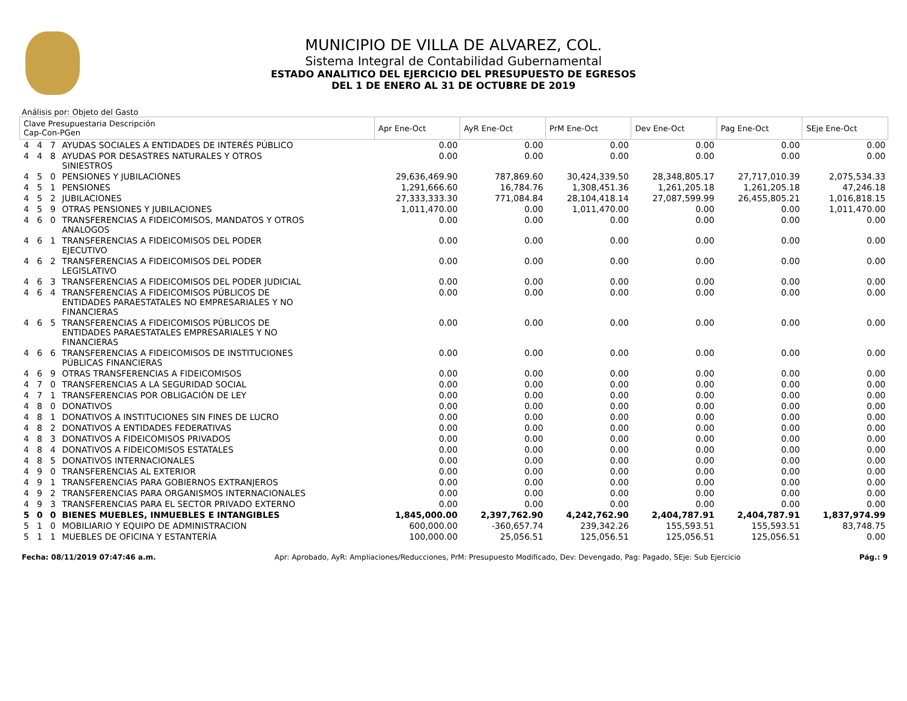MUNICIPIO DE VILLA DE ALVAREZ, COL.
Sistema Integral de Contabilidad Gubernamental
ESTADO ANALITICO DEL EJERCICIO DEL PRESUPUESTO DE EGRESOS
DEL 1 DE ENERO AL 31 DE OCTUBRE DE 2019
Análisis por: Objeto del Gasto
| Clave Presupuestaria Descripción Cap-Con-PGen | | | | Apr Ene-Oct | AyR Ene-Oct | PrM Ene-Oct | Dev Ene-Oct | Pag Ene-Oct | SEje Ene-Oct |
| --- | --- | --- | --- | --- | --- | --- | --- | --- | --- |
| 4 | 4 | 7 | AYUDAS SOCIALES A ENTIDADES DE INTERÉS PÚBLICO | 0.00 | 0.00 | 0.00 | 0.00 | 0.00 | 0.00 |
| 4 | 4 | 8 | AYUDAS POR DESASTRES NATURALES Y OTROS SINIESTROS | 0.00 | 0.00 | 0.00 | 0.00 | 0.00 | 0.00 |
| 4 | 5 | 0 | PENSIONES Y JUBILACIONES | 29,636,469.90 | 787,869.60 | 30,424,339.50 | 28,348,805.17 | 27,717,010.39 | 2,075,534.33 |
| 4 | 5 | 1 | PENSIONES | 1,291,666.60 | 16,784.76 | 1,308,451.36 | 1,261,205.18 | 1,261,205.18 | 47,246.18 |
| 4 | 5 | 2 | JUBILACIONES | 27,333,333.30 | 771,084.84 | 28,104,418.14 | 27,087,599.99 | 26,455,805.21 | 1,016,818.15 |
| 4 | 5 | 9 | OTRAS PENSIONES Y JUBILACIONES | 1,011,470.00 | 0.00 | 1,011,470.00 | 0.00 | 0.00 | 1,011,470.00 |
| 4 | 6 | 0 | TRANSFERENCIAS A FIDEICOMISOS, MANDATOS Y OTROS ANALOGOS | 0.00 | 0.00 | 0.00 | 0.00 | 0.00 | 0.00 |
| 4 | 6 | 1 | TRANSFERENCIAS A FIDEICOMISOS DEL PODER EJECUTIVO | 0.00 | 0.00 | 0.00 | 0.00 | 0.00 | 0.00 |
| 4 | 6 | 2 | TRANSFERENCIAS A FIDEICOMISOS DEL PODER LEGISLATIVO | 0.00 | 0.00 | 0.00 | 0.00 | 0.00 | 0.00 |
| 4 | 6 | 3 | TRANSFERENCIAS A FIDEICOMISOS DEL PODER JUDICIAL | 0.00 | 0.00 | 0.00 | 0.00 | 0.00 | 0.00 |
| 4 | 6 | 4 | TRANSFERENCIAS A FIDEICOMISOS PÚBLICOS DE ENTIDADES PARAESTATALES NO EMPRESARIALES Y NO FINANCIERAS | 0.00 | 0.00 | 0.00 | 0.00 | 0.00 | 0.00 |
| 4 | 6 | 5 | TRANSFERENCIAS A FIDEICOMISOS PÚBLICOS DE ENTIDADES PARAESTATALES EMPRESARIALES Y NO FINANCIERAS | 0.00 | 0.00 | 0.00 | 0.00 | 0.00 | 0.00 |
| 4 | 6 | 6 | TRANSFERENCIAS A FIDEICOMISOS DE INSTITUCIONES PÚBLICAS FINANCIERAS | 0.00 | 0.00 | 0.00 | 0.00 | 0.00 | 0.00 |
| 4 | 6 | 9 | OTRAS TRANSFERENCIAS A FIDEICOMISOS | 0.00 | 0.00 | 0.00 | 0.00 | 0.00 | 0.00 |
| 4 | 7 | 0 | TRANSFERENCIAS A LA SEGURIDAD SOCIAL | 0.00 | 0.00 | 0.00 | 0.00 | 0.00 | 0.00 |
| 4 | 7 | 1 | TRANSFERENCIAS POR OBLIGACIÓN DE LEY | 0.00 | 0.00 | 0.00 | 0.00 | 0.00 | 0.00 |
| 4 | 8 | 0 | DONATIVOS | 0.00 | 0.00 | 0.00 | 0.00 | 0.00 | 0.00 |
| 4 | 8 | 1 | DONATIVOS A INSTITUCIONES SIN FINES DE LUCRO | 0.00 | 0.00 | 0.00 | 0.00 | 0.00 | 0.00 |
| 4 | 8 | 2 | DONATIVOS A ENTIDADES FEDERATIVAS | 0.00 | 0.00 | 0.00 | 0.00 | 0.00 | 0.00 |
| 4 | 8 | 3 | DONATIVOS A FIDEICOMISOS PRIVADOS | 0.00 | 0.00 | 0.00 | 0.00 | 0.00 | 0.00 |
| 4 | 8 | 4 | DONATIVOS A FIDEICOMISOS ESTATALES | 0.00 | 0.00 | 0.00 | 0.00 | 0.00 | 0.00 |
| 4 | 8 | 5 | DONATIVOS INTERNACIONALES | 0.00 | 0.00 | 0.00 | 0.00 | 0.00 | 0.00 |
| 4 | 9 | 0 | TRANSFERENCIAS AL EXTERIOR | 0.00 | 0.00 | 0.00 | 0.00 | 0.00 | 0.00 |
| 4 | 9 | 1 | TRANSFERENCIAS PARA GOBIERNOS EXTRANJEROS | 0.00 | 0.00 | 0.00 | 0.00 | 0.00 | 0.00 |
| 4 | 9 | 2 | TRANSFERENCIAS PARA ORGANISMOS INTERNACIONALES | 0.00 | 0.00 | 0.00 | 0.00 | 0.00 | 0.00 |
| 4 | 9 | 3 | TRANSFERENCIAS PARA EL SECTOR PRIVADO EXTERNO | 0.00 | 0.00 | 0.00 | 0.00 | 0.00 | 0.00 |
| 5 | 0 | 0 | BIENES MUEBLES, INMUEBLES E INTANGIBLES | 1,845,000.00 | 2,397,762.90 | 4,242,762.90 | 2,404,787.91 | 2,404,787.91 | 1,837,974.99 |
| 5 | 1 | 0 | MOBILIARIO Y EQUIPO DE ADMINISTRACION | 600,000.00 | -360,657.74 | 239,342.26 | 155,593.51 | 155,593.51 | 83,748.75 |
| 5 | 1 | 1 | MUEBLES DE OFICINA Y ESTANTERÍA | 100,000.00 | 25,056.51 | 125,056.51 | 125,056.51 | 125,056.51 | 0.00 |
Fecha: 08/11/2019 07:47:46 a.m. Apr: Aprobado, AyR: Ampliaciones/Reducciones, PrM: Presupuesto Modificado, Dev: Devengado, Pag: Pagado, SEje: Sub Ejercicio Pág.: 9